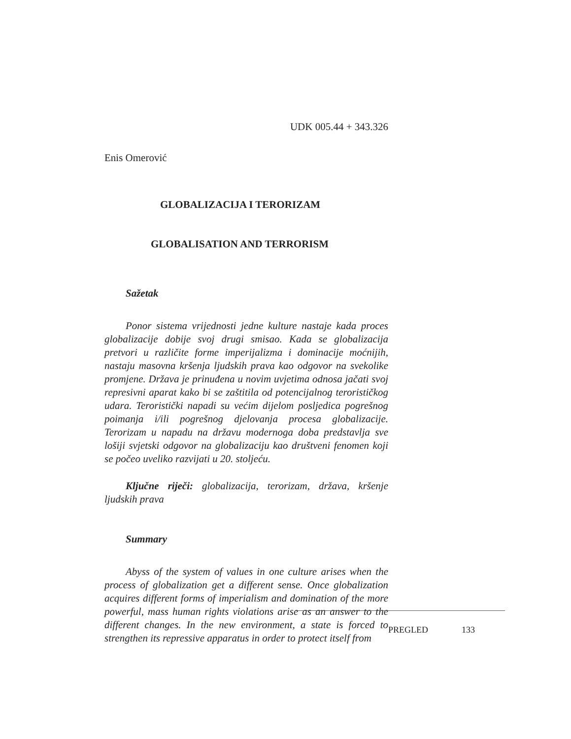UDK 005.44 + 343.326
Enis Omerović
GLOBALIZACIJA I TERORIZAM
GLOBALISATION AND TERRORISM
Sažetak
Ponor sistema vrijednosti jedne kulture nastaje kada proces globalizacije dobije svoj drugi smisao. Kada se globalizacija pretvori u različite forme imperijalizma i dominacije moćnijih, nastaju masovna kršenja ljudskih prava kao odgovor na svekolike promjene. Država je prinuđena u novim uvjetima odnosa jačati svoj represivni aparat kako bi se zaštitila od potencijalnog terorističkog udara. Teroristički napadi su većim dijelom posljedica pogrešnog poimanja i/ili pogrešnog djelovanja procesa globalizacije. Terorizam u napadu na državu modernoga doba predstavlja sve lošiji svjetski odgovor na globalizaciju kao društveni fenomen koji se počeo uveliko razvijati u 20. stoljeću.
Ključne riječi: globalizacija, terorizam, država, kršenje ljudskih prava
Summary
Abyss of the system of values in one culture arises when the process of globalization get a different sense. Once globalization acquires different forms of imperialism and domination of the more powerful, mass human rights violations arise as an answer to the different changes. In the new environment, a state is forced to strengthen its repressive apparatus in order to protect itself from
PREGLED 133